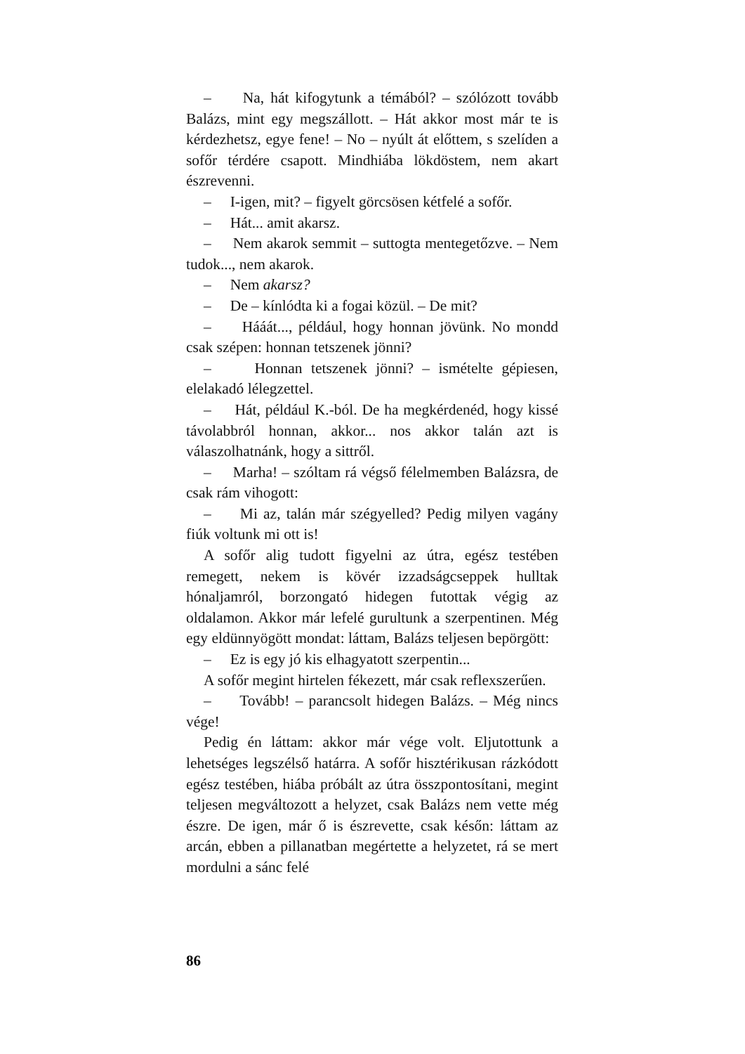– Na, hát kifogytunk a témából? – szólózott tovább Balázs, mint egy megszállott. – Hát akkor most már te is kérdezhetsz, egye fene! – No – nyúlt át előttem, s szelíden a sofőr térdére csapott. Mindhiába lökdöstem, nem akart észrevenni.
– I-igen, mit? – figyelt görcsösen kétfelé a sofőr.
– Hát... amit akarsz.
– Nem akarok semmit – suttogta mentegetőzve. – Nem tudok..., nem akarok.
– Nem akarsz?
– De – kínlódta ki a fogai közül. – De mit?
– Hááát..., például, hogy honnan jövünk. No mondd csak szépen: honnan tetszenek jönni?
– Honnan tetszenek jönni? – ismételte gépiesen, elelakadó lélegzettel.
– Hát, például K.-ból. De ha megkérdenéd, hogy kissé távolabbról honnan, akkor... nos akkor talán azt is válaszolhatnánk, hogy a sittről.
– Marha! – szóltam rá végső félelmemben Balázsra, de csak rám vihogott:
– Mi az, talán már szégyelled? Pedig milyen vagány fiúk voltunk mi ott is!
A sofőr alig tudott figyelni az útra, egész testében remegett, nekem is kövér izzadságcseppek hulltak hónaljamról, borzongató hidegen futottak végig az oldalamon. Akkor már lefelé gurultunk a szerpentinen. Még egy eldünnyögött mondat: láttam, Balázs teljesen bepörgött:
– Ez is egy jó kis elhagyatott szerpentin...
A sofőr megint hirtelen fékezett, már csak reflexszerűen.
– Tovább! – parancsolt hidegen Balázs. – Még nincs vége!
Pedig én láttam: akkor már vége volt. Eljutottunk a lehetséges legszélső határra. A sofőr hisztérikusan rázkódott egész testében, hiába próbált az útra összpontosítani, megint teljesen megváltozott a helyzet, csak Balázs nem vette még észre. De igen, már ő is észrevette, csak későn: láttam az arcán, ebben a pillanatban megértette a helyzetet, rá se mert mordulni a sánc felé
86